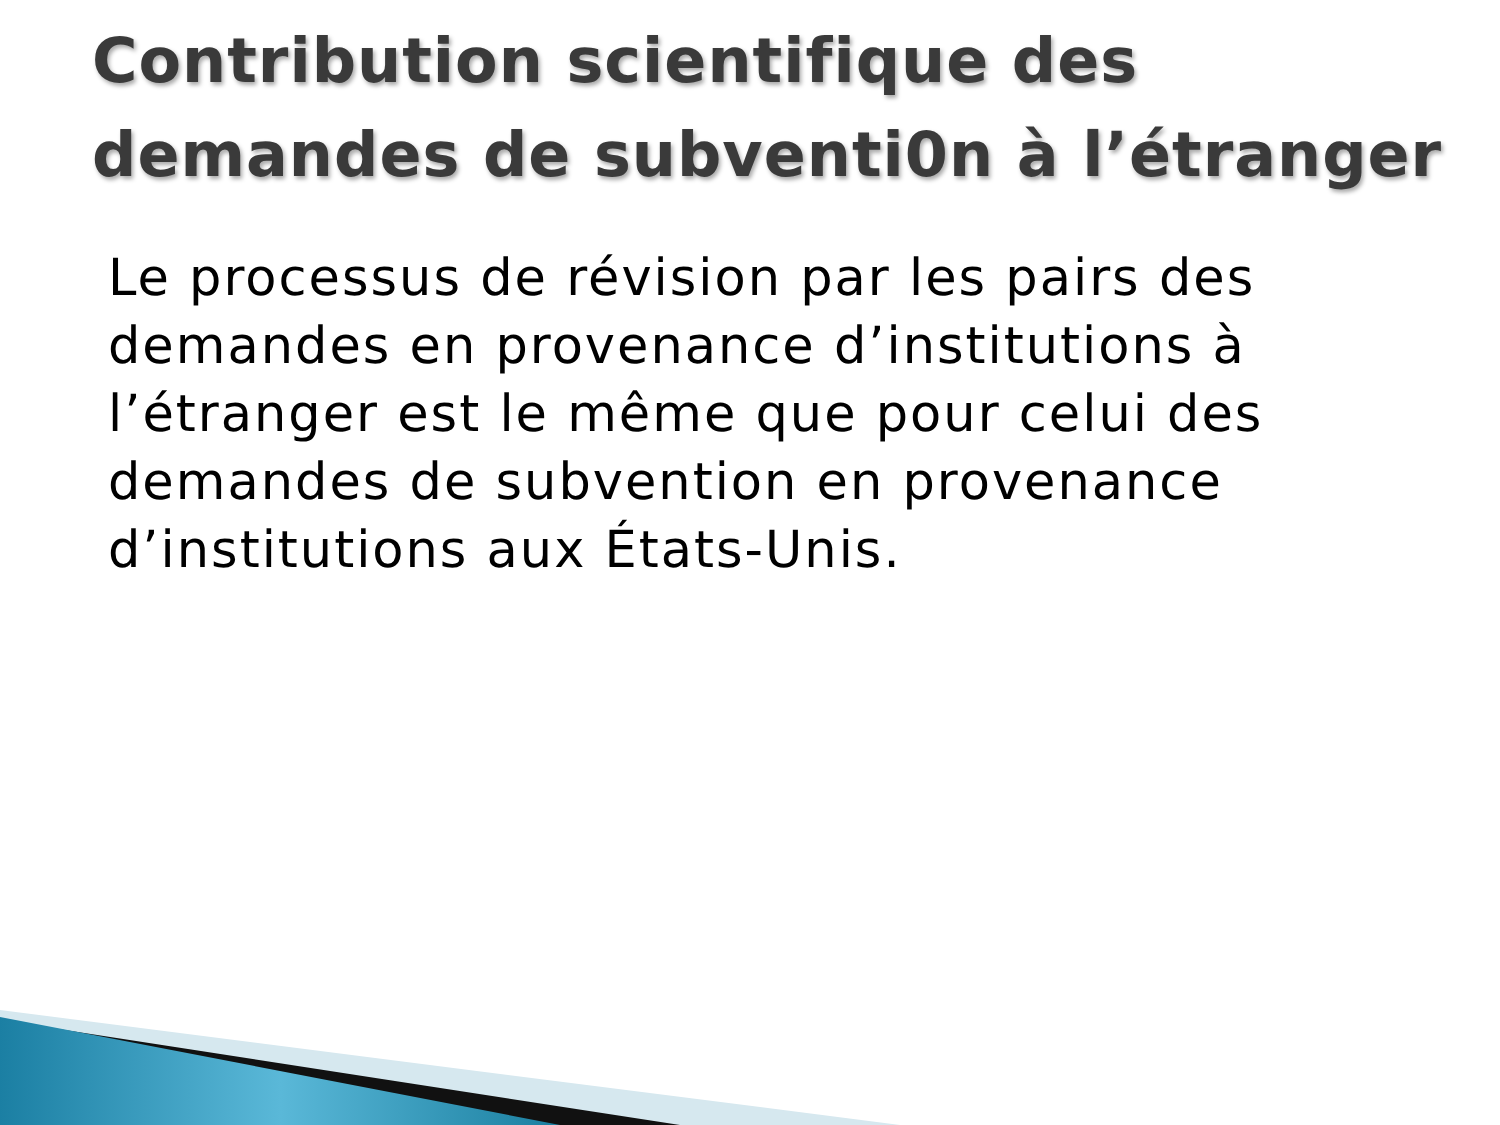Contribution scientifique des demandes de subventi0n à l’étranger
Le processus de révision par les pairs des demandes en provenance d’institutions à l’étranger est le même que pour celui des demandes de subvention en provenance d’institutions aux États-Unis.